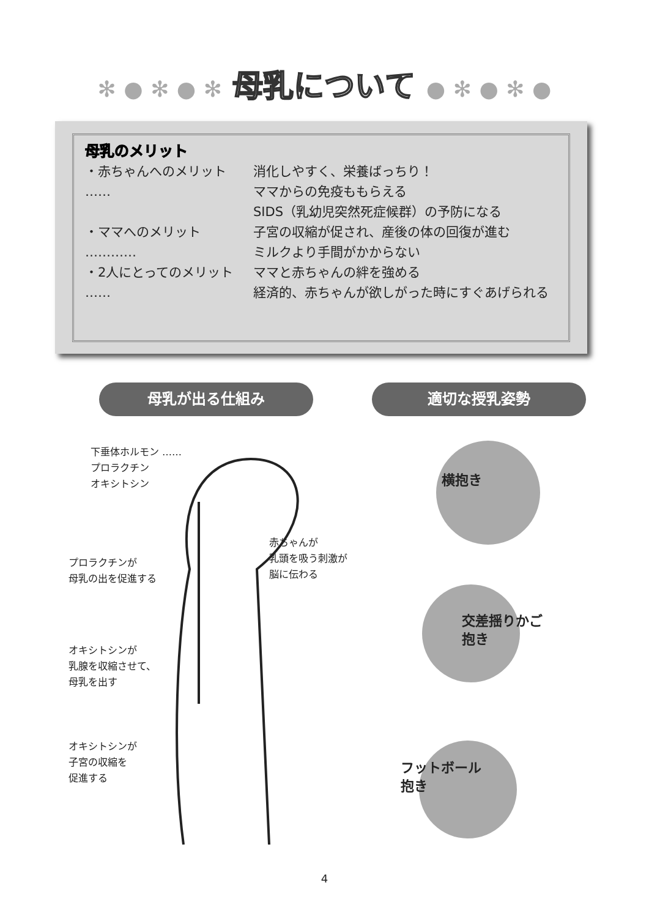✻ ● ✻ ● ✻ 母乳について ● ✻ ● ✻ ●
母乳のメリット
・赤ちゃんへのメリット …… 消化しやすく、栄養ばっちり！
ママからの免疫ももらえる
SIDS（乳幼児突然死症候群）の予防になる
・ママへのメリット ………… 子宮の収縮が促され、産後の体の回復が進む
ミルクより手間がかからない
・2人にとってのメリット ……
ママと赤ちゃんの絆を強める
経済的、赤ちゃんが欲しがった時にすぐあげられる
母乳が出る仕組み 適切な授乳姿勢
下垂体ホルモン ……
プロラクチン
オキシトシン
赤ちゃんが
乳頭を吸う刺激が
脳に伝わる
プロラクチンが
母乳の出を促進する
オキシトシンが
乳腺を収縮させて、
母乳を出す
オキシトシンが
子宮の収縮を
促進する
横抱き
交差揺りかご
抱き
フットボール
抱き
4